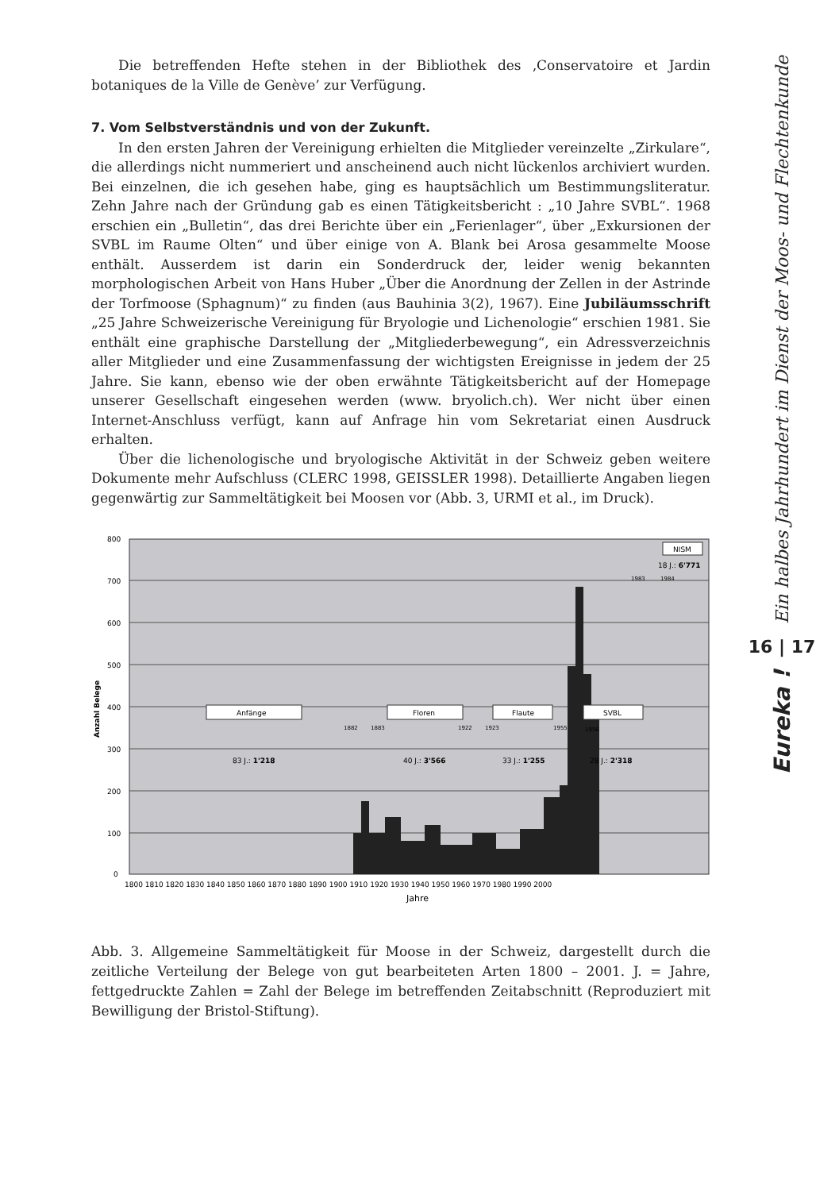Die betreffenden Hefte stehen in der Bibliothek des ‚Conservatoire et Jardin botaniques de la Ville de Genève’ zur Verfügung.
7. Vom Selbstverständnis und von der Zukunft.
In den ersten Jahren der Vereinigung erhielten die Mitglieder vereinzelte „Zirkulare“, die allerdings nicht nummeriert und anscheinend auch nicht lückenlos archiviert wurden. Bei einzelnen, die ich gesehen habe, ging es hauptsächlich um Bestimmungsliteratur. Zehn Jahre nach der Gründung gab es einen Tätigkeitsbericht : „10 Jahre SVBL“. 1968 erschien ein „Bulletin“, das drei Berichte über ein „Ferienlager“, über „Exkursionen der SVBL im Raume Olten“ und über einige von A. Blank bei Arosa gesammelte Moose enthält. Ausserdem ist darin ein Sonderdruck der, leider wenig bekannten morphologischen Arbeit von Hans Huber „Über die Anordnung der Zellen in der Astrinde der Torfmoose (Sphagnum)“ zu finden (aus Bauhinia 3(2), 1967). Eine Jubiläumsschrift „25 Jahre Schweizerische Vereinigung für Bryologie und Lichenologie“ erschien 1981. Sie enthält eine graphische Darstellung der „Mitgliederbewegung“, ein Adressverzeichnis aller Mitglieder und eine Zusammenfassung der wichtigsten Ereignisse in jedem der 25 Jahre. Sie kann, ebenso wie der oben erwähnte Tätigkeitsbericht auf der Homepage unserer Gesellschaft eingesehen werden (www. bryolich.ch). Wer nicht über einen Internet-Anschluss verfügt, kann auf Anfrage hin vom Sekretariat einen Ausdruck erhalten.
Über die lichenologische und bryologische Aktivität in der Schweiz geben weitere Dokumente mehr Aufschluss (CLERC 1998, GEISSLER 1998). Detaillierte Angaben liegen gegenwärtig zur Sammeltätigkeit bei Moosen vor (Abb. 3, URMI et al., im Druck).
800
700
600
500
400
300
200
100
0
Anzahl Belege
Anfänge
Floren
Flaute
SVBL
NISM
83 J.: 1'218
40 J.: 3'566
33 J.: 1'255
28 J.: 2'318
18 J.: 6'771
1882
1883
1922
1923
1955
1956
1983
1984
1800 1810 1820 1830 1840 1850 1860 1870 1880 1890 1900 1910 1920 1930 1940 1950 1960 1970 1980 1990 2000
Jahre
Abb. 3. Allgemeine Sammeltätigkeit für Moose in der Schweiz, dargestellt durch die zeitliche Verteilung der Belege von gut bearbeiteten Arten 1800 – 2001. J. = Jahre, fettgedruckte Zahlen = Zahl der Belege im betreffenden Zeitabschnitt (Reproduziert mit Bewilligung der Bristol-Stiftung).
Ein halbes Jahrhundert im Dienst der Moos- und Flechtenkunde
16 | 17
Eureka !